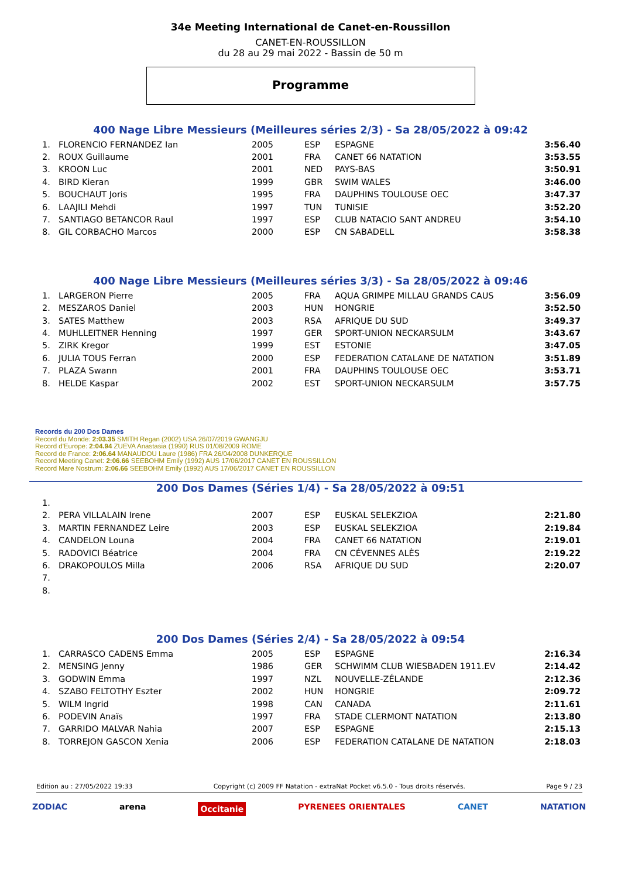34e Meeting International de Canet-en-Roussillon
CANET-EN-ROUSSILLON
du 28 au 29 mai 2022 - Bassin de 50 m
Programme
400 Nage Libre Messieurs (Meilleures séries 2/3) - Sa 28/05/2022 à 09:42
| 1. | FLORENCIO FERNANDEZ Ian | 2005 | ESP | ESPAGNE | 3:56.40 |
| 2. | ROUX Guillaume | 2001 | FRA | CANET 66 NATATION | 3:53.55 |
| 3. | KROON Luc | 2001 | NED | PAYS-BAS | 3:50.91 |
| 4. | BIRD Kieran | 1999 | GBR | SWIM WALES | 3:46.00 |
| 5. | BOUCHAUT Joris | 1995 | FRA | DAUPHINS TOULOUSE OEC | 3:47.37 |
| 6. | LAAJILI Mehdi | 1997 | TUN | TUNISIE | 3:52.20 |
| 7. | SANTIAGO BETANCOR Raul | 1997 | ESP | CLUB NATACIO SANT ANDREU | 3:54.10 |
| 8. | GIL CORBACHO Marcos | 2000 | ESP | CN SABADELL | 3:58.38 |
400 Nage Libre Messieurs (Meilleures séries 3/3) - Sa 28/05/2022 à 09:46
| 1. | LARGERON Pierre | 2005 | FRA | AQUA GRIMPE MILLAU GRANDS CAUS | 3:56.09 |
| 2. | MESZAROS Daniel | 2003 | HUN | HONGRIE | 3:52.50 |
| 3. | SATES Matthew | 2003 | RSA | AFRIQUE DU SUD | 3:49.37 |
| 4. | MUHLLEITNER Henning | 1997 | GER | SPORT-UNION NECKARSULM | 3:43.67 |
| 5. | ZIRK Kregor | 1999 | EST | ESTONIE | 3:47.05 |
| 6. | JULIA TOUS Ferran | 2000 | ESP | FEDERATION CATALANE DE NATATION | 3:51.89 |
| 7. | PLAZA Swann | 2001 | FRA | DAUPHINS TOULOUSE OEC | 3:53.71 |
| 8. | HELDE Kaspar | 2002 | EST | SPORT-UNION NECKARSULM | 3:57.75 |
Records du 200 Dos Dames
Record du Monde: 2:03.35 SMITH Regan (2002) USA 26/07/2019 GWANGJU
Record d'Europe: 2:04.94 ZUEVA Anastasia (1990) RUS 01/08/2009 ROME
Record de France: 2:06.64 MANAUDOU Laure (1986) FRA 26/04/2008 DUNKERQUE
Record Meeting Canet: 2:06.66 SEEBOHM Emily (1992) AUS 17/06/2017 CANET EN ROUSSILLON
Record Mare Nostrum: 2:06.66 SEEBOHM Emily (1992) AUS 17/06/2017 CANET EN ROUSSILLON
200 Dos Dames (Séries 1/4) - Sa 28/05/2022 à 09:51
| 1. | | | | | |
| 2. | PERA VILLALAIN Irene | 2007 | ESP | EUSKAL SELEKZIOA | 2:21.80 |
| 3. | MARTIN FERNANDEZ Leire | 2003 | ESP | EUSKAL SELEKZIOA | 2:19.84 |
| 4. | CANDELON Louna | 2004 | FRA | CANET 66 NATATION | 2:19.01 |
| 5. | RADOVICI Béatrice | 2004 | FRA | CN CÉVENNES ALÈS | 2:19.22 |
| 6. | DRAKOPOULOS Milla | 2006 | RSA | AFRIQUE DU SUD | 2:20.07 |
| 7. | | | | | |
| 8. | | | | | |
200 Dos Dames (Séries 2/4) - Sa 28/05/2022 à 09:54
| 1. | CARRASCO CADENS Emma | 2005 | ESP | ESPAGNE | 2:16.34 |
| 2. | MENSING Jenny | 1986 | GER | SCHWIMM CLUB WIESBADEN 1911.EV | 2:14.42 |
| 3. | GODWIN Emma | 1997 | NZL | NOUVELLE-ZÉLANDE | 2:12.36 |
| 4. | SZABO FELTOTHY Eszter | 2002 | HUN | HONGRIE | 2:09.72 |
| 5. | WILM Ingrid | 1998 | CAN | CANADA | 2:11.61 |
| 6. | PODEVIN Anaïs | 1997 | FRA | STADE CLERMONT NATATION | 2:13.80 |
| 7. | GARRIDO MALVAR Nahia | 2007 | ESP | ESPAGNE | 2:15.13 |
| 8. | TORREJON GASCON Xenia | 2006 | ESP | FEDERATION CATALANE DE NATATION | 2:18.03 |
Edition au : 27/05/2022 19:33 Copyright (c) 2009 FF Natation - extraNat Pocket v6.5.0 - Tous droits réservés. Page 9 / 23
ZODIAC arena Occitanie PYRENEES ORIENTALES CANET NATATION